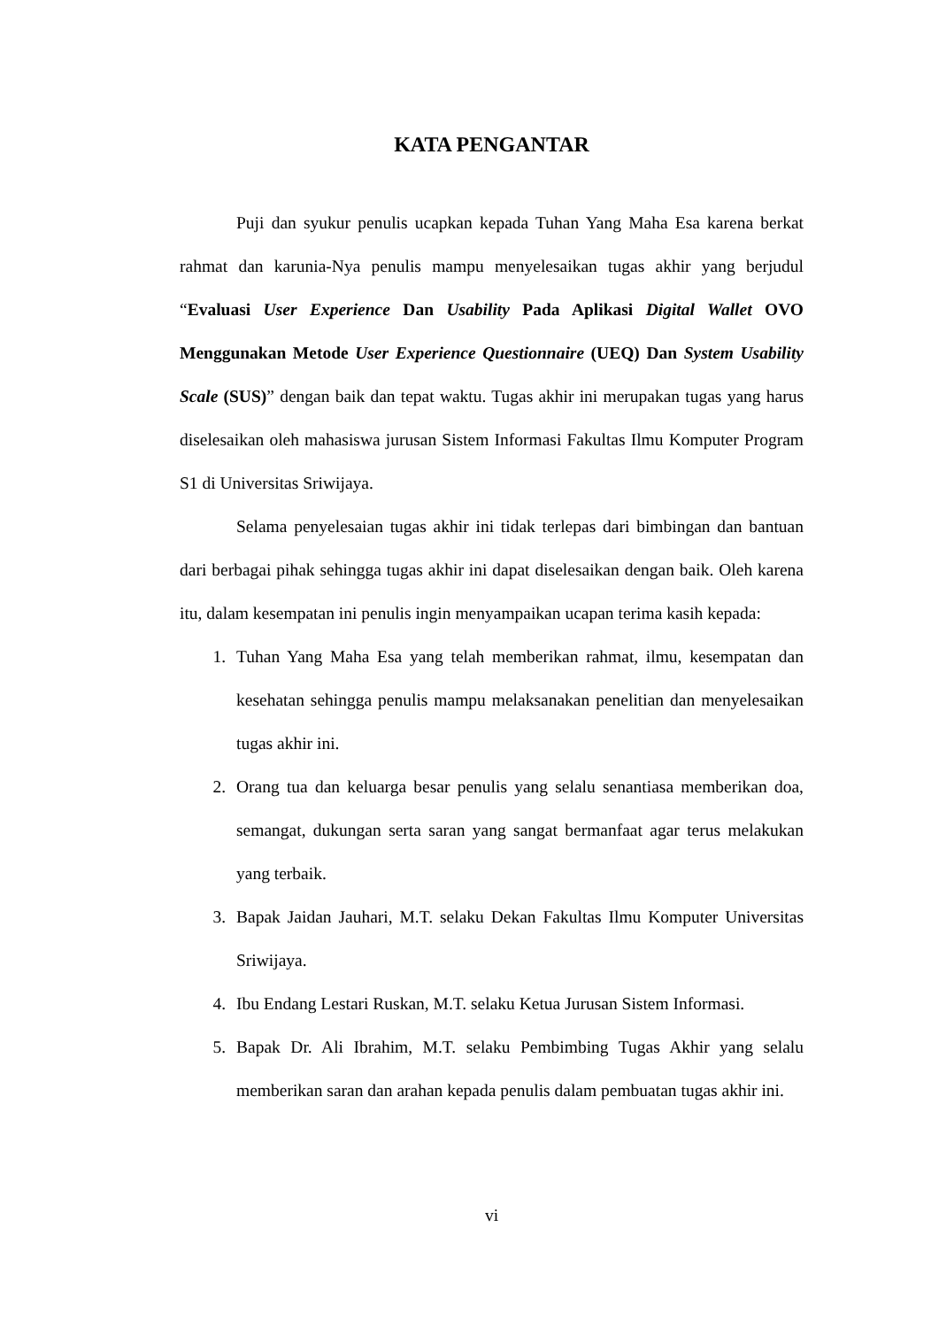KATA PENGANTAR
Puji dan syukur penulis ucapkan kepada Tuhan Yang Maha Esa karena berkat rahmat dan karunia-Nya penulis mampu menyelesaikan tugas akhir yang berjudul “Evaluasi User Experience Dan Usability Pada Aplikasi Digital Wallet OVO Menggunakan Metode User Experience Questionnaire (UEQ) Dan System Usability Scale (SUS)” dengan baik dan tepat waktu. Tugas akhir ini merupakan tugas yang harus diselesaikan oleh mahasiswa jurusan Sistem Informasi Fakultas Ilmu Komputer Program S1 di Universitas Sriwijaya.
Selama penyelesaian tugas akhir ini tidak terlepas dari bimbingan dan bantuan dari berbagai pihak sehingga tugas akhir ini dapat diselesaikan dengan baik. Oleh karena itu, dalam kesempatan ini penulis ingin menyampaikan ucapan terima kasih kepada:
1. Tuhan Yang Maha Esa yang telah memberikan rahmat, ilmu, kesempatan dan kesehatan sehingga penulis mampu melaksanakan penelitian dan menyelesaikan tugas akhir ini.
2. Orang tua dan keluarga besar penulis yang selalu senantiasa memberikan doa, semangat, dukungan serta saran yang sangat bermanfaat agar terus melakukan yang terbaik.
3. Bapak Jaidan Jauhari, M.T. selaku Dekan Fakultas Ilmu Komputer Universitas Sriwijaya.
4. Ibu Endang Lestari Ruskan, M.T. selaku Ketua Jurusan Sistem Informasi.
5. Bapak Dr. Ali Ibrahim, M.T. selaku Pembimbing Tugas Akhir yang selalu memberikan saran dan arahan kepada penulis dalam pembuatan tugas akhir ini.
vi